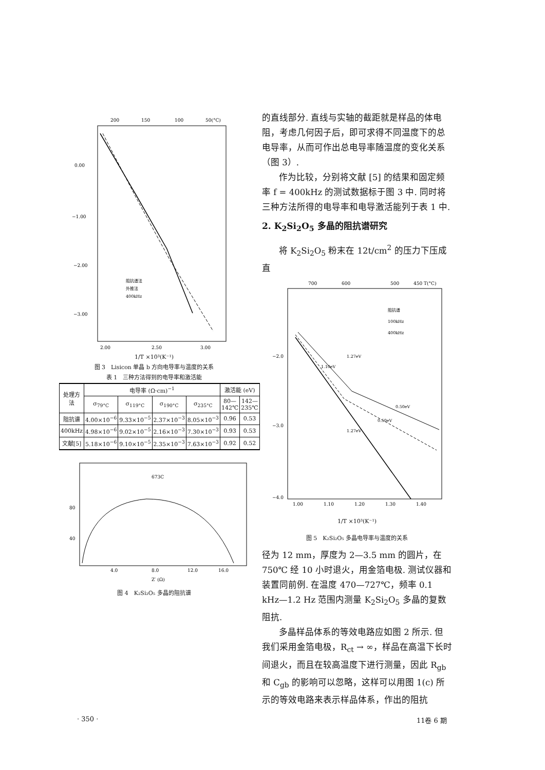200
150
100
50(°C)
0.00
−1.00
−2.00
−3.00
2.00
2.50
3.00
阻抗谱法
外推法
400kHz
1/T ×10³(K⁻¹)
图 3　Lisicon 单晶 b 方向电导率与温度的关系
表 1　三种方法得到的电导率和激活能
| 处理方法 | 电导率 (Ω·cm)<sup>−1</sup> | | | | 激活能 (eV) | |
| --- | --- | --- | --- | --- | --- | --- |
| | σ<sub>79°C</sub> | σ<sub>119°C</sub> | σ<sub>190°C</sub> | σ<sub>235°C</sub> | 80—142℃ | 142—235℃ |
| 阻抗谱 | 4.00×10<sup>−6</sup> | 9.33×10<sup>−5</sup> | 2.37×10<sup>−3</sup> | 8.05×10<sup>−3</sup> | 0.96 | 0.53 |
| 400kHz | 4.98×10<sup>−6</sup> | 9.02×10<sup>−5</sup> | 2.16×10<sup>−3</sup> | 7.30×10<sup>−3</sup> | 0.93 | 0.53 |
| 文献[5] | 5.18×10<sup>−6</sup> | 9.10×10<sup>−5</sup> | 2.35×10<sup>−3</sup> | 7.63×10<sup>−3</sup> | 0.92 | 0.52 |
673C
80
40
4.0
8.0
12.0
16.0
Z′ (Ω)
图 4　K₂Si₂O₅ 多晶的阻抗谱
的直线部分. 直线与实轴的截距就是样品的体电阻，考虑几何因子后，即可求得不同温度下的总电导率，从而可作出总电导率随温度的变化关系（图 3）.
作为比较，分别将文献 [5] 的结果和固定频率 f = 400kHz 的测试数据标于图 3 中. 同时将三种方法所得的电导率和电导激活能列于表 1 中.
2. K<sub>2</sub>Si<sub>2</sub>O<sub>5</sub> 多晶的阻抗谱研究
将 K<sub>2</sub>Si<sub>2</sub>O<sub>5</sub> 粉末在 12t/cm<sup>2</sup> 的压力下压成直
700
600
500
450 T(°C)
−2.0
−3.0
−4.0
1.00
1.10
1.20
1.30
1.40
阻抗谱
100kHz
400kHz
1.10eV
1.27eV
0.50eV
0.50eV
1.27eV
1/T ×10³(K⁻¹)
图 5　K₂Si₂O₅ 多晶电导率与温度的关系
径为 12 mm，厚度为 2—3.5 mm 的圆片，在 750℃ 经 10 小时退火，用金箔电极. 测试仪器和装置同前例. 在温度 470—727℃，频率 0.1 kHz—1.2 Hz 范围内测量 K<sub>2</sub>Si<sub>2</sub>O<sub>5</sub> 多晶的复数阻抗.
多晶样品体系的等效电路应如图 2 所示. 但我们采用金箔电极，R<sub>ct</sub> → ∞，样品在高温下长时间退火，而且在较高温度下进行测量，因此 R<sub>gb</sub> 和 C<sub>gb</sub> 的影响可以忽略，这样可以用图 1(c) 所示的等效电路来表示样品体系，作出的阻抗
· 350 · 11卷 6 期